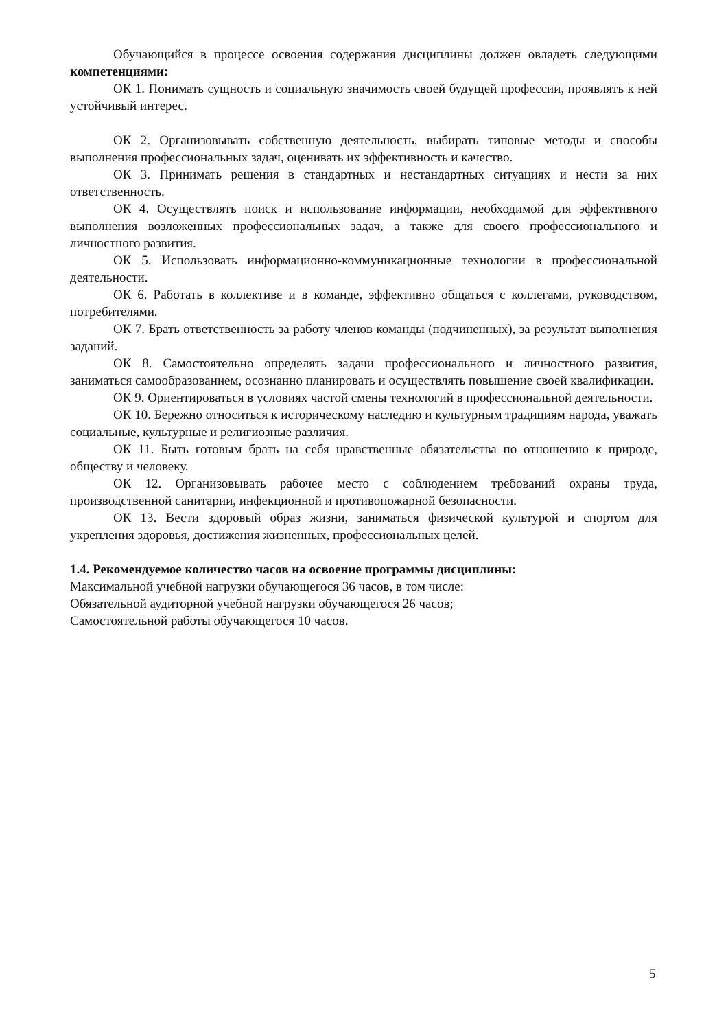Обучающийся в процессе освоения содержания дисциплины должен овладеть следующими компетенциями:
ОК 1. Понимать сущность и социальную значимость своей будущей профессии, проявлять к ней устойчивый интерес.
ОК 2. Организовывать собственную деятельность, выбирать типовые методы и способы выполнения профессиональных задач, оценивать их эффективность и качество.
ОК 3. Принимать решения в стандартных и нестандартных ситуациях и нести за них ответственность.
ОК 4. Осуществлять поиск и использование информации, необходимой для эффективного выполнения возложенных профессиональных задач, а также для своего профессионального и личностного развития.
ОК 5. Использовать информационно-коммуникационные технологии в профессиональной деятельности.
ОК 6. Работать в коллективе и в команде, эффективно общаться с коллегами, руководством, потребителями.
ОК 7. Брать ответственность за работу членов команды (подчиненных), за результат выполнения заданий.
ОК 8. Самостоятельно определять задачи профессионального и личностного развития, заниматься самообразованием, осознанно планировать и осуществлять повышение своей квалификации.
ОК 9. Ориентироваться в условиях частой смены технологий в профессиональной деятельности.
ОК 10. Бережно относиться к историческому наследию и культурным традициям народа, уважать социальные, культурные и религиозные различия.
ОК 11. Быть готовым брать на себя нравственные обязательства по отношению к природе, обществу и человеку.
ОК 12. Организовывать рабочее место с соблюдением требований охраны труда, производственной санитарии, инфекционной и противопожарной безопасности.
ОК 13. Вести здоровый образ жизни, заниматься физической культурой и спортом для укрепления здоровья, достижения жизненных, профессиональных целей.
1.4. Рекомендуемое количество часов на освоение программы дисциплины:
Максимальной учебной нагрузки обучающегося 36 часов, в том числе:
Обязательной аудиторной учебной нагрузки обучающегося 26 часов;
Самостоятельной работы обучающегося 10 часов.
5